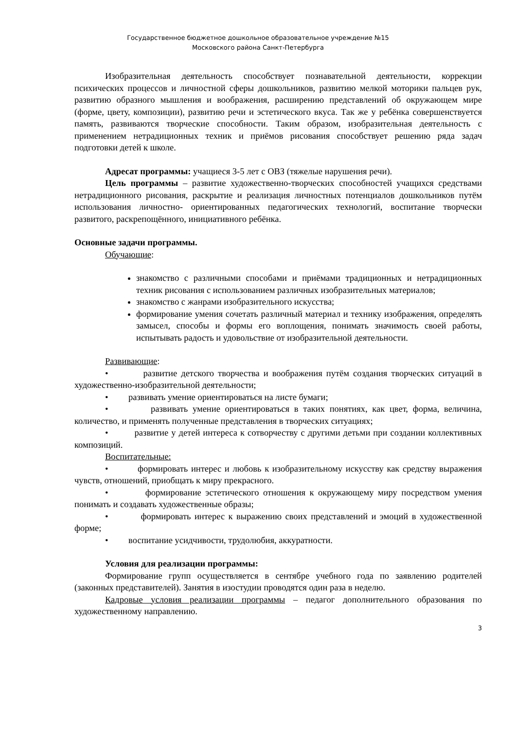Государственное бюджетное дошкольное образовательное учреждение №15
Московского района Санкт-Петербурга
Изобразительная деятельность способствует познавательной деятельности, коррекции психических процессов и личностной сферы дошкольников, развитию мелкой моторики пальцев рук, развитию образного мышления и воображения, расширению представлений об окружающем мире (форме, цвету, композиции), развитию речи и эстетического вкуса. Так же у ребёнка совершенствуется память, развиваются творческие способности. Таким образом, изобразительная деятельность с применением нетрадиционных техник и приёмов рисования способствует решению ряда задач подготовки детей к школе.
Адресат программы: учащиеся 3-5 лет с ОВЗ (тяжелые нарушения речи).
Цель программы – развитие художественно-творческих способностей учащихся средствами нетрадиционного рисования, раскрытие и реализация личностных потенциалов дошкольников путём использования личностно- ориентированных педагогических технологий, воспитание творчески развитого, раскрепощённого, инициативного ребёнка.
Основные задачи программы.
Обучающие:
знакомство с различными способами и приёмами традиционных и нетрадиционных техник рисования с использованием различных изобразительных материалов;
знакомство с жанрами изобразительного искусства;
формирование умения сочетать различный материал и технику изображения, определять замысел, способы и формы его воплощения, понимать значимость своей работы, испытывать радость и удовольствие от изобразительной деятельности.
Развивающие:
• развитие детского творчества и воображения путём создания творческих ситуаций в художественно-изобразительной деятельности;
• развивать умение ориентироваться на листе бумаги;
• развивать умение ориентироваться в таких понятиях, как цвет, форма, величина, количество, и применять полученные представления в творческих ситуациях;
• развитие у детей интереса к сотворчеству с другими детьми при создании коллективных композиций.
Воспитательные:
• формировать интерес и любовь к изобразительному искусству как средству выражения чувств, отношений, приобщать к миру прекрасного.
• формирование эстетического отношения к окружающему миру посредством умения понимать и создавать художественные образы;
• формировать интерес к выражению своих представлений и эмоций в художественной форме;
• воспитание усидчивости, трудолюбия, аккуратности.
Условия для реализации программы:
Формирование групп осуществляется в сентябре учебного года по заявлению родителей (законных представителей). Занятия в изостудии проводятся один раза в неделю.
Кадровые условия реализации программы – педагог дополнительного образования по художественному направлению.
3